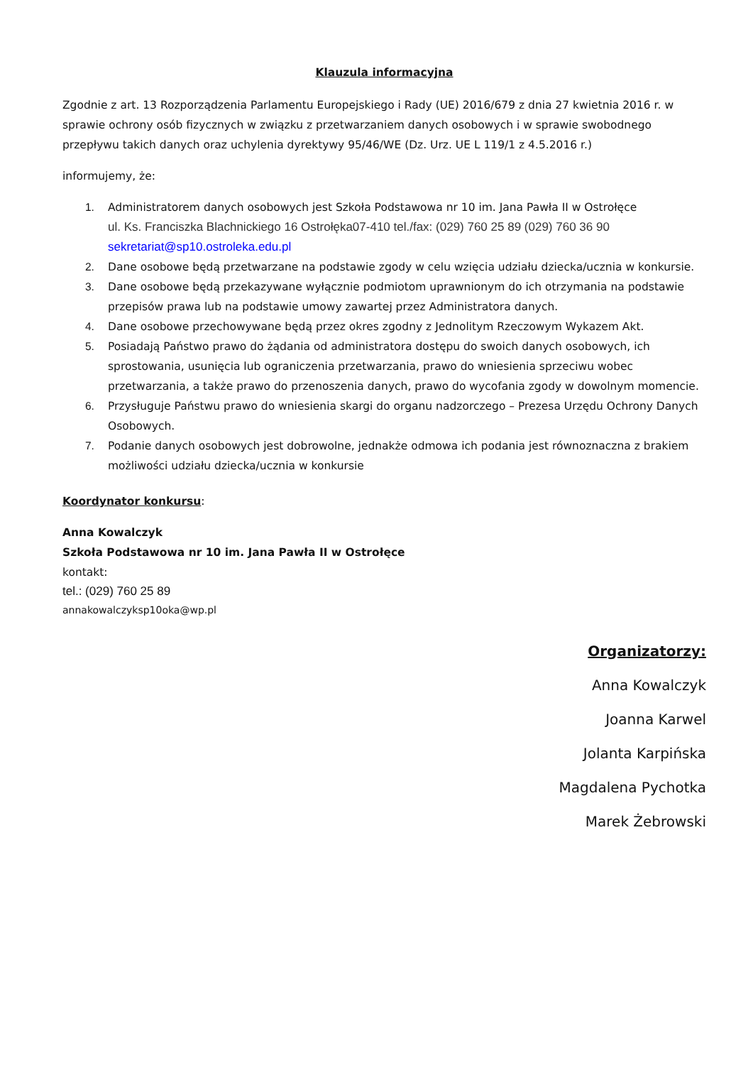Klauzula informacyjna
Zgodnie z art. 13 Rozporządzenia Parlamentu Europejskiego i Rady (UE) 2016/679 z dnia 27 kwietnia 2016 r. w sprawie ochrony osób fizycznych w związku z przetwarzaniem danych osobowych i w sprawie swobodnego przepływu takich danych oraz uchylenia dyrektywy 95/46/WE (Dz. Urz. UE L 119/1 z 4.5.2016 r.)
informujemy, że:
1. Administratorem danych osobowych jest Szkoła Podstawowa nr 10 im. Jana Pawła II w Ostrołęce
ul. Ks. Franciszka Blachnickiego 16 Ostrołęka07-410 tel./fax: (029) 760 25 89 (029) 760 36 90
sekretariat@sp10.ostroleka.edu.pl
2. Dane osobowe będą przetwarzane na podstawie zgody w celu wzięcia udziału dziecka/ucznia w konkursie.
3. Dane osobowe będą przekazywane wyłącznie podmiotom uprawnionym do ich otrzymania na podstawie przepisów prawa lub na podstawie umowy zawartej przez Administratora danych.
4. Dane osobowe przechowywane będą przez okres zgodny z Jednolitym Rzeczowym Wykazem Akt.
5. Posiadają Państwo prawo do żądania od administratora dostępu do swoich danych osobowych, ich sprostowania, usunięcia lub ograniczenia przetwarzania, prawo do wniesienia sprzeciwu wobec przetwarzania, a także prawo do przenoszenia danych, prawo do wycofania zgody w dowolnym momencie.
6. Przysługuje Państwu prawo do wniesienia skargi do organu nadzorczego – Prezesa Urzędu Ochrony Danych Osobowych.
7. Podanie danych osobowych jest dobrowolne, jednakże odmowa ich podania jest równoznaczna z brakiem możliwości udziału dziecka/ucznia w konkursie
Koordynator konkursu:
Anna Kowalczyk
Szkoła Podstawowa nr 10 im. Jana Pawła II w Ostrołęce
kontakt:
tel.: (029) 760 25 89
annakowalczyksp10oka@wp.pl
Organizatorzy:
Anna Kowalczyk
Joanna Karwel
Jolanta Karpińska
Magdalena Pychotka
Marek Żebrowski